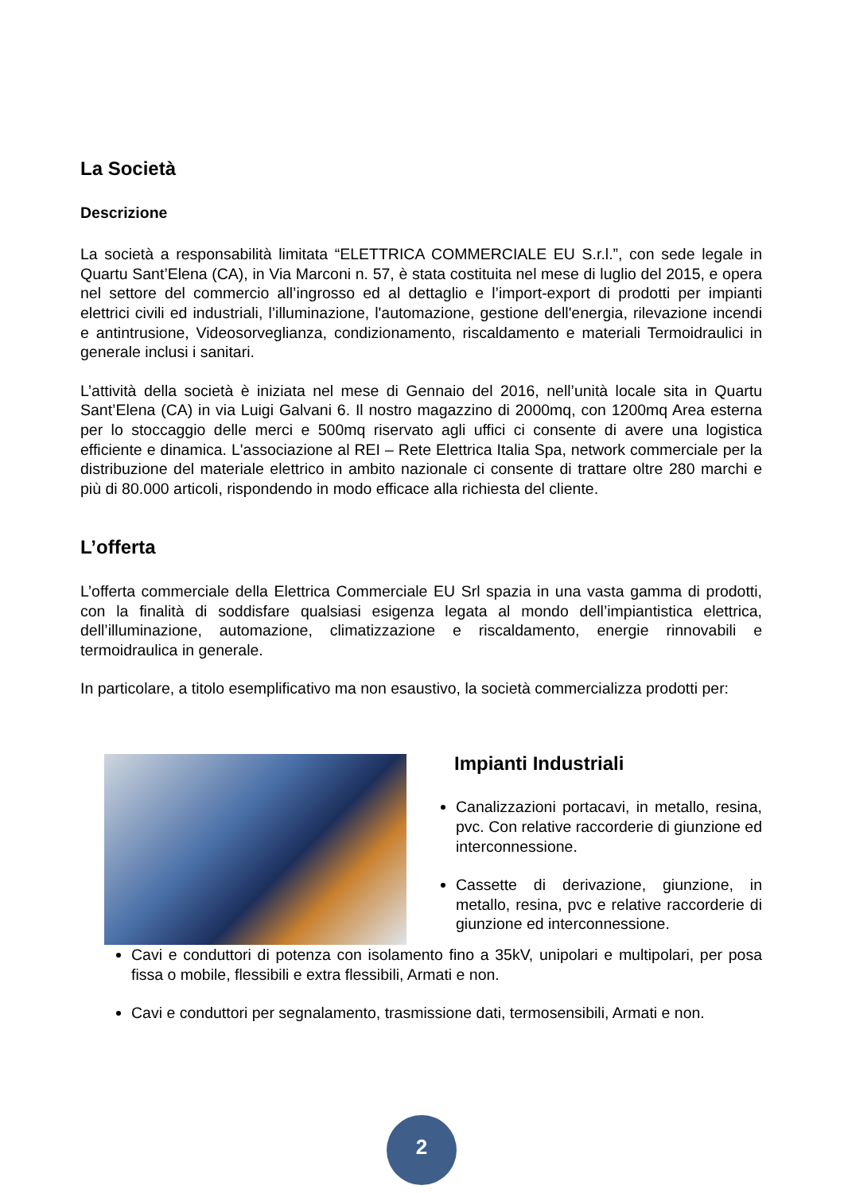La Società
Descrizione
La società a responsabilità limitata “ELETTRICA COMMERCIALE EU S.r.l.”, con sede legale in Quartu Sant’Elena (CA), in Via Marconi n. 57, è stata costituita nel mese di luglio del 2015, e opera nel settore del commercio all’ingrosso ed al dettaglio e l’import-export di prodotti per impianti elettrici civili ed industriali, l’illuminazione, l'automazione, gestione dell'energia, rilevazione incendi e antintrusione, Videosorveglianza, condizionamento, riscaldamento e materiali Termoidraulici in generale inclusi i sanitari.
L’attività della società è iniziata nel mese di Gennaio del 2016, nell’unità locale sita in Quartu Sant’Elena (CA) in via Luigi Galvani 6. Il nostro magazzino di 2000mq, con 1200mq Area esterna per lo stoccaggio delle merci e 500mq riservato agli uffici ci consente di avere una logistica efficiente e dinamica. L'associazione al REI – Rete Elettrica Italia Spa, network commerciale per la distribuzione del materiale elettrico in ambito nazionale ci consente di trattare oltre 280 marchi e più di 80.000 articoli, rispondendo in modo efficace alla richiesta del cliente.
L’offerta
L’offerta commerciale della Elettrica Commerciale EU Srl spazia in una vasta gamma di prodotti, con la finalità di soddisfare qualsiasi esigenza legata al mondo dell’impiantistica elettrica, dell’illuminazione, automazione, climatizzazione e riscaldamento, energie rinnovabili e termoidraulica in generale.
In particolare, a titolo esemplificativo ma non esaustivo, la società commercializza prodotti per:
Impianti Industriali
Canalizzazioni portacavi, in metallo, resina, pvc. Con relative raccorderie di giunzione ed interconnessione.
Cassette di derivazione, giunzione, in metallo, resina, pvc e relative raccorderie di giunzione ed interconnessione.
Cavi e conduttori di potenza con isolamento fino a 35kV, unipolari e multipolari, per posa fissa o mobile, flessibili e extra flessibili, Armati e non.
Cavi e conduttori per segnalamento, trasmissione dati, termosensibili, Armati e non.
2